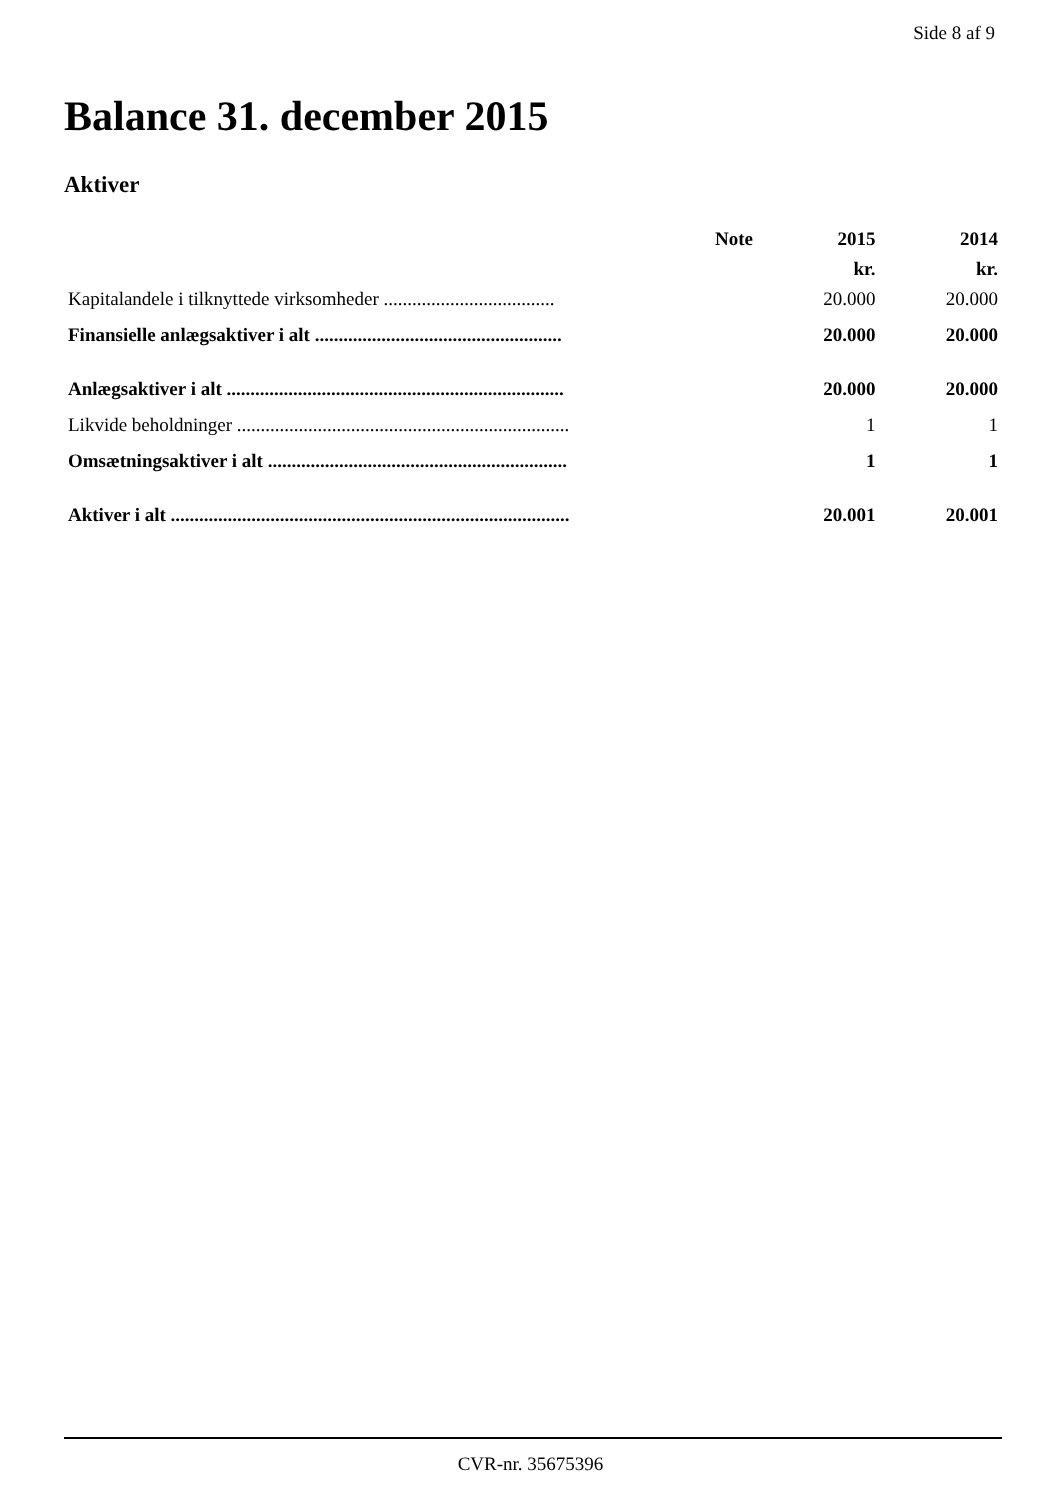Side 8 af 9
Balance 31. december 2015
Aktiver
| | Note | 2015 | 2014 |
| --- | --- | --- | --- |
| | | kr. | kr. |
| Kapitalandele i tilknyttede virksomheder .................................... | | 20.000 | 20.000 |
| Finansielle anlægsaktiver i alt .................................................... | | 20.000 | 20.000 |
| Anlægsaktiver i alt ....................................................................... | | 20.000 | 20.000 |
| Likvide beholdninger ...................................................................... | | 1 | 1 |
| Omsætningsaktiver i alt ............................................................... | | 1 | 1 |
| Aktiver i alt .................................................................................... | | 20.001 | 20.001 |
CVR-nr. 35675396